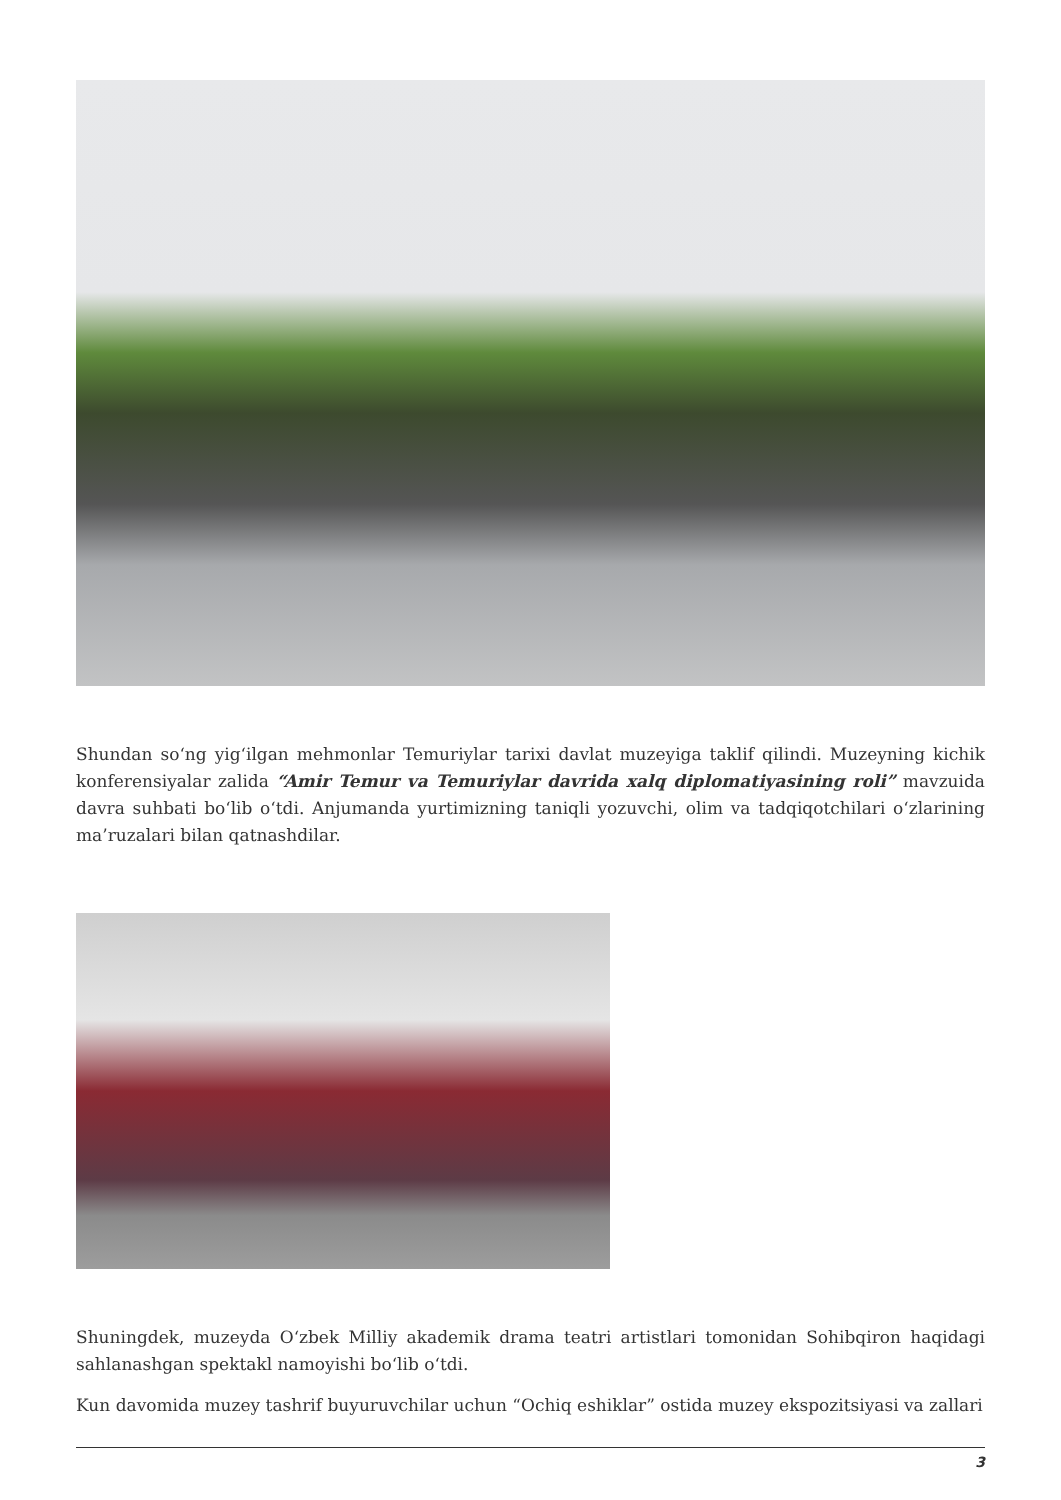Shundan so‘ng yig‘ilgan mehmonlar Temuriylar tarixi davlat muzeyiga taklif qilindi. Muzeyning kichik konferensiyalar zalida “Amir Temur va Temuriylar davrida xalq diplomatiyasining roli” mavzuida davra suhbati bo‘lib o‘tdi. Anjumanda yurtimizning taniqli yozuvchi, olim va tadqiqotchilari o‘zlarining ma’ruzalari bilan qatnashdilar.
Shuningdek, muzeyda O‘zbek Milliy akademik drama teatri artistlari tomonidan Sohibqiron haqidagi sahlanashgan spektakl namoyishi bo‘lib o‘tdi.
Kun davomida muzey tashrif buyuruvchilar uchun “Ochiq eshiklar” ostida muzey ekspozitsiyasi va zallari
3